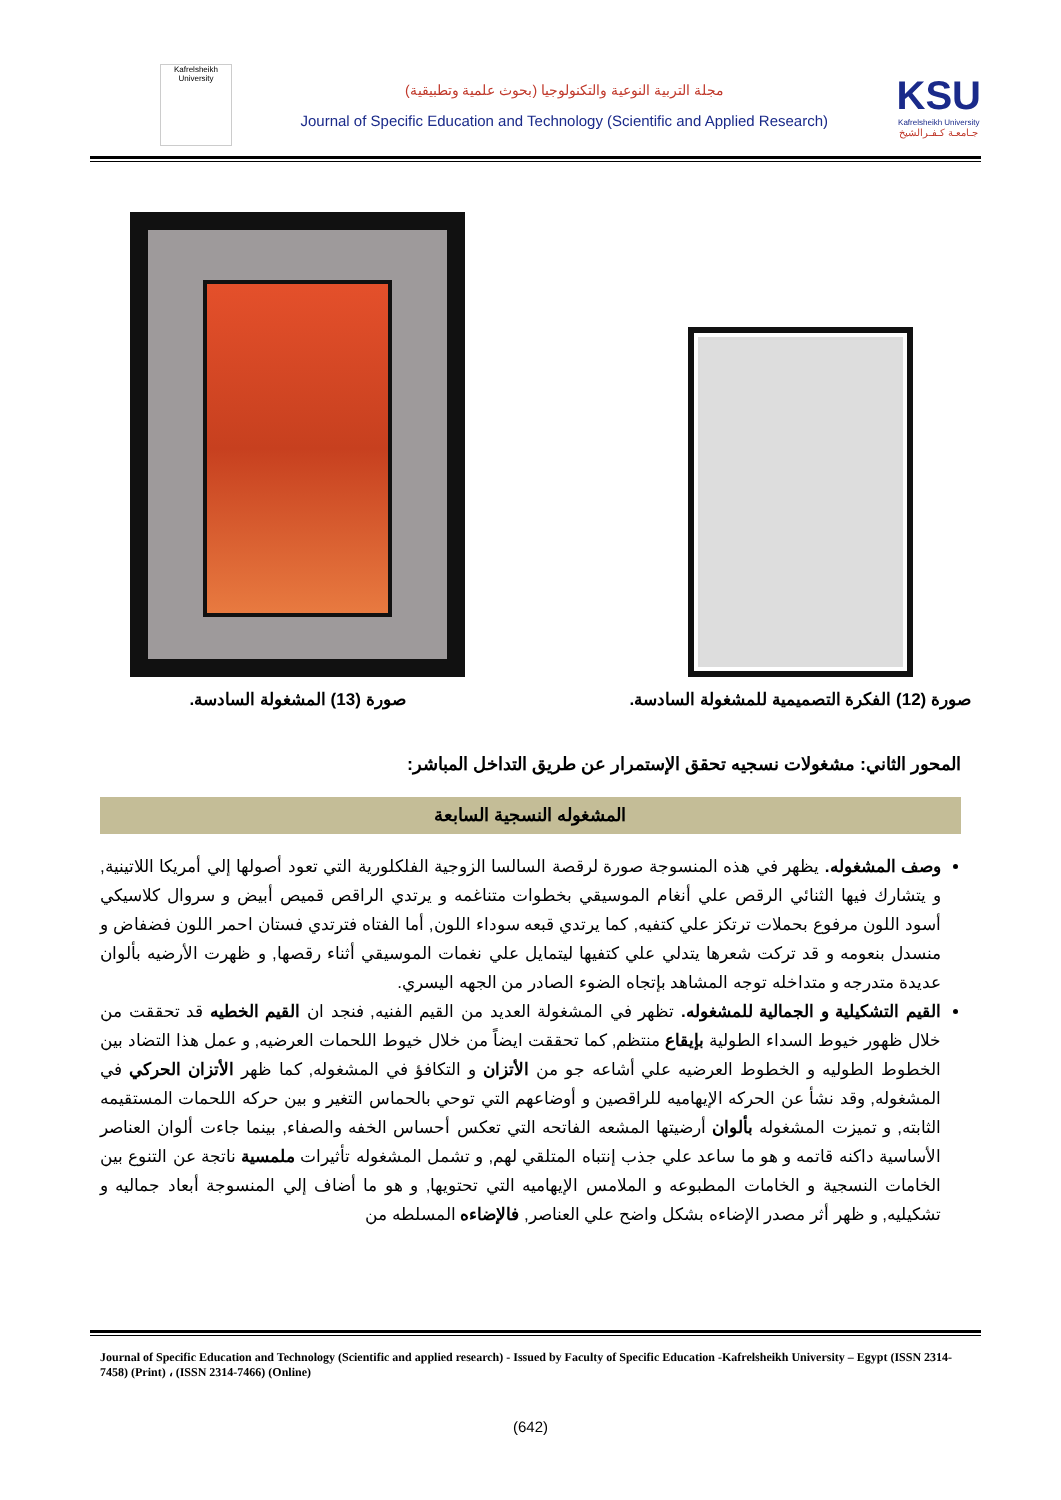Kafrelsheikh University
مجلة التربية النوعية والتكنولوجيا (بحوث علمية وتطبيقية)
Journal of Specific Education and Technology (Scientific and Applied Research)
KSU
Kafrelsheikh University
جـامعـة كـفـرالشيخ
صورة (12) الفكرة التصميمية للمشغولة السادسة.
صورة (13) المشغولة السادسة.
المحور الثاني: مشغولات نسجيه تحقق الإستمرار عن طريق التداخل المباشر:
المشغوله النسجية السابعة
وصف المشغوله. يظهر في هذه المنسوجة صورة لرقصة السالسا الزوجية الفلكلورية التي تعود أصولها إلي أمريكا اللاتينية, و يتشارك فيها الثنائي الرقص علي أنغام الموسيقي بخطوات متناغمه و يرتدي الراقص قميص أبيض و سروال كلاسيكي أسود اللون مرفوع بحملات ترتكز علي كتفيه, كما يرتدي قبعه سوداء اللون, أما الفتاه فترتدي فستان احمر اللون فضفاض و منسدل بنعومه و قد تركت شعرها يتدلي علي كتفيها ليتمايل علي نغمات الموسيقي أثناء رقصها, و ظهرت الأرضيه بألوان عديدة متدرجه و متداخله توجه المشاهد بإتجاه الضوء الصادر من الجهه اليسري.
القيم التشكيلية و الجمالية للمشغوله. تظهر في المشغولة العديد من القيم الفنيه, فنجد ان القيم الخطيه قد تحققت من خلال ظهور خيوط السداء الطولية بإيقاع منتظم, كما تحققت ايضاً من خلال خيوط اللحمات العرضيه, و عمل هذا التضاد بين الخطوط الطوليه و الخطوط العرضيه علي أشاعه جو من الأتزان و التكافؤ في المشغوله, كما ظهر الأتزان الحركي في المشغوله, وقد نشأ عن الحركه الإيهاميه للراقصين و أوضاعهم التي توحي بالحماس التغير و بين حركه اللحمات المستقيمه الثابته, و تميزت المشغوله بألوان أرضيتها المشعه الفاتحه التي تعكس أحساس الخفه والصفاء, بينما جاءت ألوان العناصر الأساسية داكنه قاتمه و هو ما ساعد علي جذب إنتباه المتلقي لهم, و تشمل المشغوله تأثيرات ملمسية ناتجة عن التنوع بين الخامات النسجية و الخامات المطبوعه و الملامس الإيهاميه التي تحتويها, و هو ما أضاف إلي المنسوجة أبعاد جماليه و تشكيليه, و ظهر أثر مصدر الإضاءه بشكل واضح علي العناصر, فالإضاءه المسلطه من
Journal of Specific Education and Technology (Scientific and applied research) - Issued by Faculty of Specific Education -Kafrelsheikh University – Egypt (ISSN 2314-7458) (Print) ، (ISSN 2314-7466) (Online)
(642)